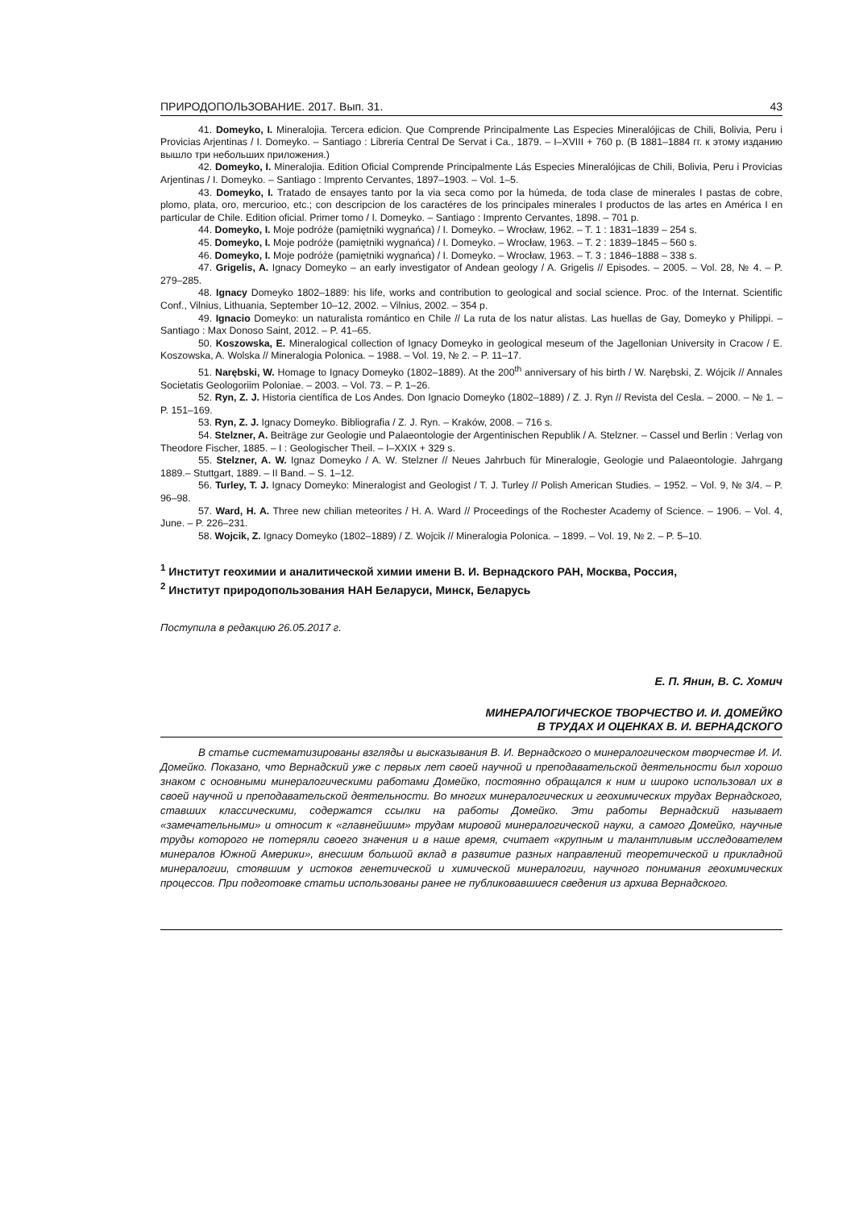ПРИРОДОПОЛЬЗОВАНИЕ. 2017. Вып. 31. 43
41. Domeyko, I. Mineralojia. Tercera edicion. Que Comprende Principalmente Las Especies Mineralójicas de Chili, Bolivia, Peru i Provicias Arjentinas / I. Domeyko. – Santiago : Libreria Central De Servat i Ca., 1879. – I–XVIII + 760 p. (В 1881–1884 гг. к этому изданию вышло три небольших приложения.)
42. Domeyko, I. Mineralojia. Edition Oficial Comprende Principalmente Lás Especies Mineralójicas de Chili, Bolivia, Peru i Provicias Arjentinas / I. Domeyko. – Santiago : Imprento Cervantes, 1897–1903. – Vol. 1–5.
43. Domeyko, I. Tratado de ensayes tanto por la via seca como por la húmeda, de toda clase de minerales I pastas de cobre, plomo, plata, oro, mercurioo, etc.; con descripcion de los caractéres de los principales minerales I productos de las artes en América I en particular de Chile. Edition oficial. Primer tomo / I. Domeyko. – Santiago : Imprento Cervantes, 1898. – 701 p.
44. Domeyko, I. Moje podróże (pamiętniki wygnańca) / I. Domeyko. – Wrocław, 1962. – T. 1 : 1831–1839 – 254 s.
45. Domeyko, I. Moje podróże (pamiętniki wygnańca) / I. Domeyko. – Wrocław, 1963. – T. 2 : 1839–1845 – 560 s.
46. Domeyko, I. Moje podróże (pamiętniki wygnańca) / I. Domeyko. – Wrocław, 1963. – T. 3 : 1846–1888 – 338 s.
47. Grigelis, A. Ignacy Domeyko – an early investigator of Andean geology / A. Grigelis // Episodes. – 2005. – Vol. 28, № 4. – P. 279–285.
48. Ignacy Domeyko 1802–1889: his life, works and contribution to geological and social science. Proc. of the Internat. Scientific Conf., Vilnius, Lithuania, September 10–12, 2002. – Vilnius, 2002. – 354 p.
49. Ignacio Domeyko: un naturalista romántico en Chile // La ruta de los natur alistas. Las huellas de Gay, Domeyko y Philippi. – Santiago : Max Donoso Saint, 2012. – P. 41–65.
50. Koszowska, E. Mineralogical collection of Ignacy Domeyko in geological meseum of the Jagellonian University in Cracow / E. Koszowska, A. Wolska // Mineralogia Polonica. – 1988. – Vol. 19, № 2. – P. 11–17.
51. Narębski, W. Homage to Ignacy Domeyko (1802–1889). At the 200<sup>th</sup> anniversary of his birth / W. Narębski, Z. Wójcik // Annales Societatis Geologoriim Poloniae. – 2003. – Vol. 73. – P. 1–26.
52. Ryn, Z. J. Historia científica de Los Andes. Don Ignacio Domeyko (1802–1889) / Z. J. Ryn // Revista del Cesla. – 2000. – № 1. – P. 151–169.
53. Ryn, Z. J. Ignacy Domeyko. Bibliografia / Z. J. Ryn. – Kraków, 2008. – 716 s.
54. Stelzner, A. Beiträge zur Geologie und Palaeontologie der Argentinischen Republik / A. Stelzner. – Cassel und Berlin : Verlag von Theodore Fischer, 1885. – I : Geologischer Theil. – I–XXIX + 329 s.
55. Stelzner, A. W. Ignaz Domeyko / A. W. Stelzner // Neues Jahrbuch für Mineralogie, Geologie und Palaeontologie. Jahrgang 1889.– Stuttgart, 1889. – II Band. – S. 1–12.
56. Turley, T. J. Ignacy Domeyko: Mineralogist and Geologist / T. J. Turley // Polish American Studies. – 1952. – Vol. 9, № 3/4. – P. 96–98.
57. Ward, H. A. Three new chilian meteorites / H. A. Ward // Proceedings of the Rochester Academy of Science. – 1906. – Vol. 4, June. – P. 226–231.
58. Wojcik, Z. Ignacy Domeyko (1802–1889) / Z. Wojcik // Mineralogia Polonica. – 1899. – Vol. 19, № 2. – P. 5–10.
<sup>1</sup> Институт геохимии и аналитической химии имени В. И. Вернадского РАН, Москва, Россия,
<sup>2</sup> Институт природопользования НАН Беларуси, Минск, Беларусь
Поступила в редакцию 26.05.2017 г.
Е. П. Янин, В. С. Хомич
МИНЕРАЛОГИЧЕСКОЕ ТВОРЧЕСТВО И. И. ДОМЕЙКО
В ТРУДАХ И ОЦЕНКАХ В. И. ВЕРНАДСКОГО
В статье систематизированы взгляды и высказывания В. И. Вернадского о минералогическом творчестве И. И. Домейко. Показано, что Вернадский уже с первых лет своей научной и преподавательской деятельности был хорошо знаком с основными минералогическими работами Домейко, постоянно обращался к ним и широко использовал их в своей научной и преподавательской деятельности. Во многих минералогических и геохимических трудах Вернадского, ставших классическими, содержатся ссылки на работы Домейко. Эти работы Вернадский называет «замечательными» и относит к «главнейшим» трудам мировой минералогической науки, а самого Домейко, научные труды которого не потеряли своего значения и в наше время, считает «крупным и талантливым исследователем минералов Южной Америки», внесшим большой вклад в развитие разных направлений теоретической и прикладной минералогии, стоявшим у истоков генетической и химической минералогии, научного понимания геохимических процессов. При подготовке статьи использованы ранее не публиковавшиеся сведения из архива Вернадского.